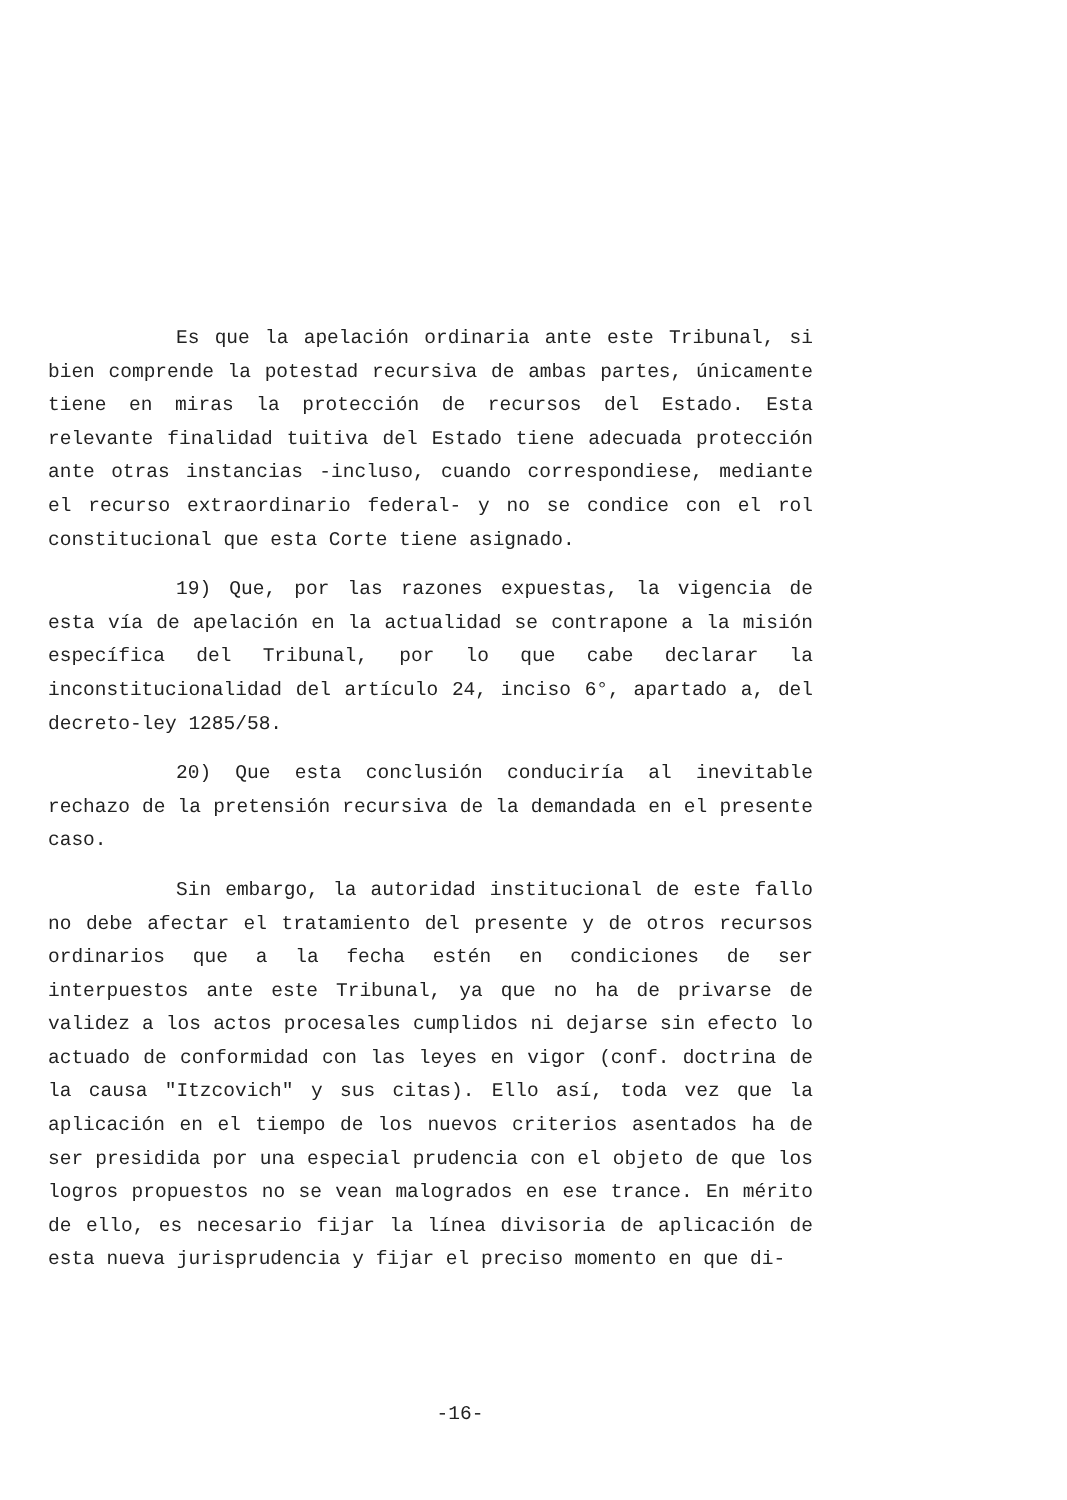Es que la apelación ordinaria ante este Tribunal, si bien comprende la potestad recursiva de ambas partes, únicamente tiene en miras la protección de recursos del Estado. Esta relevante finalidad tuitiva del Estado tiene adecuada protección ante otras instancias -incluso, cuando correspondiese, mediante el recurso extraordinario federal- y no se condice con el rol constitucional que esta Corte tiene asignado.
19) Que, por las razones expuestas, la vigencia de esta vía de apelación en la actualidad se contrapone a la misión específica del Tribunal, por lo que cabe declarar la inconstitucionalidad del artículo 24, inciso 6°, apartado a, del decreto-ley 1285/58.
20) Que esta conclusión conduciría al inevitable rechazo de la pretensión recursiva de la demandada en el presente caso.
Sin embargo, la autoridad institucional de este fallo no debe afectar el tratamiento del presente y de otros recursos ordinarios que a la fecha estén en condiciones de ser interpuestos ante este Tribunal, ya que no ha de privarse de validez a los actos procesales cumplidos ni dejarse sin efecto lo actuado de conformidad con las leyes en vigor (conf. doctrina de la causa "Itzcovich" y sus citas). Ello así, toda vez que la aplicación en el tiempo de los nuevos criterios asentados ha de ser presidida por una especial prudencia con el objeto de que los logros propuestos no se vean malogrados en ese trance. En mérito de ello, es necesario fijar la línea divisoria de aplicación de esta nueva jurisprudencia y fijar el preciso momento en que di-
-16-